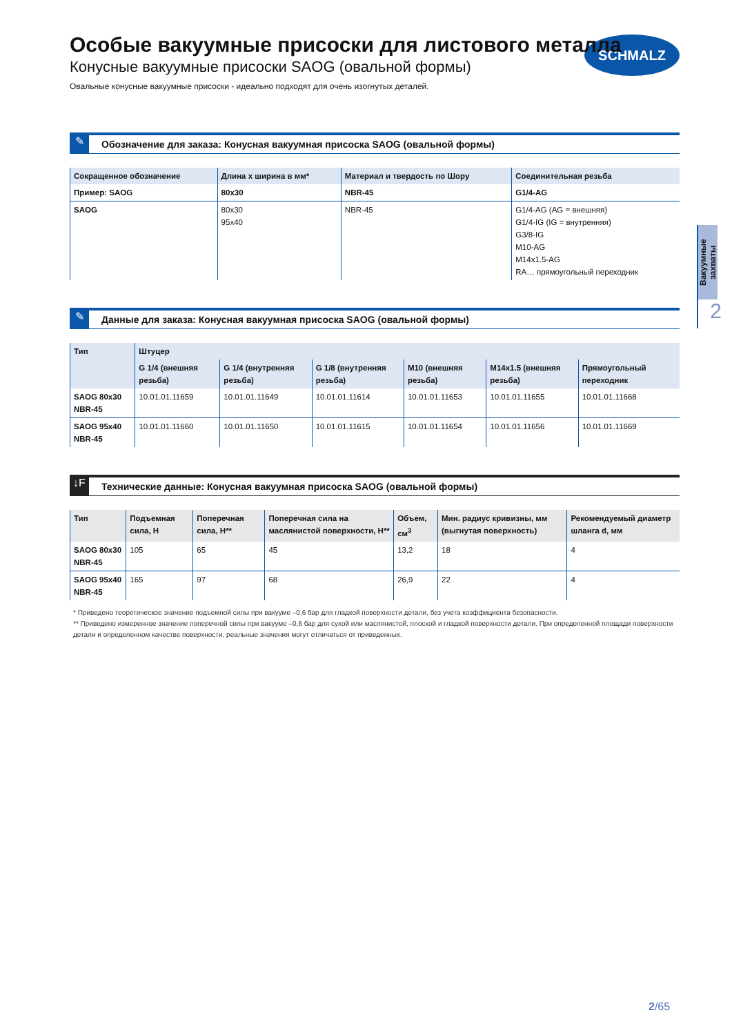SCHMALZ
Вакуумные захваты
2
Особые вакуумные присоски для листового металла
Конусные вакуумные присоски SAOG (овальной формы)
Овальные конусные вакуумные присоски - идеально подходят для очень изогнутых деталей.
✎ Обозначение для заказа: Конусная вакуумная присоска SAOG (овальной формы)
| Сокращенное обозначение | Длина х ширина в мм* | Материал и твердость по Шору | Соединительная резьба |
| --- | --- | --- | --- |
| Пример: SAOG | 80x30 | NBR-45 | G1/4-AG |
| SAOG | 80x30 95x40 | NBR-45 | G1/4-AG (AG = внешняя) G1/4-IG (IG = внутренняя) G3/8-IG M10-AG M14x1.5-AG RA… прямоугольный переходник |
✎ Данные для заказа: Конусная вакуумная присоска SAOG (овальной формы)
| Тип | Штуцер | | | | | |
| --- | --- | --- | --- | --- | --- | --- |
| | G 1/4 (внешняя резьба) | G 1/4 (внутренняя резьба) | G 1/8 (внутренняя резьба) | M10 (внешняя резьба) | M14x1.5 (внешняя резьба) | Прямоугольный переходник |
| SAOG 80x30 NBR-45 | 10.01.01.11659 | 10.01.01.11649 | 10.01.01.11614 | 10.01.01.11653 | 10.01.01.11655 | 10.01.01.11668 |
| SAOG 95x40 NBR-45 | 10.01.01.11660 | 10.01.01.11650 | 10.01.01.11615 | 10.01.01.11654 | 10.01.01.11656 | 10.01.01.11669 |
↓F Технические данные: Конусная вакуумная присоска SAOG (овальной формы)
| Тип | Подъемная сила, Н | Поперечная сила, Н** | Поперечная сила на маслянистой поверхности, Н** | Объем, см<sup>3</sup> | Мин. радиус кривизны, мм (выгнутая поверхность) | Рекомендуемый диаметр шланга d, мм |
| --- | --- | --- | --- | --- | --- | --- |
| SAOG 80x30 NBR-45 | 105 | 65 | 45 | 13,2 | 18 | 4 |
| SAOG 95x40 NBR-45 | 165 | 97 | 68 | 26,9 | 22 | 4 |
* Приведено теоретическое значение подъемной силы при вакууме –0,6 бар для гладкой поверхности детали, без учета коэффициента безопасности.
** Приведено измеренное значение поперечной силы при вакууме –0,6 бар для сухой или маслянистой, плоской и гладкой поверхности детали. При определенной площади поверхности детали и определенном качестве поверхности, реальные значения могут отличаться от приведенных.
2/65